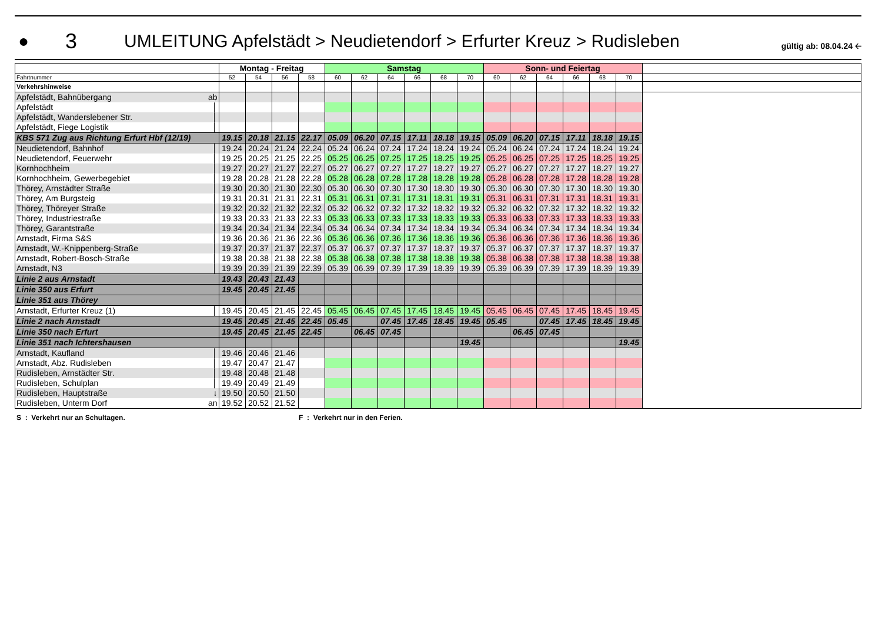●
3
UMLEITUNG Apfelstädt > Neudietendorf > Erfurter Kreuz > Rudisleben
gültig ab: 08.04.24 🡠
| | | Montag - Freitag | | | | Samstag | | | | | | Sonn- und Feiertag | | | | | | |
| --- | --- | --- | --- | --- | --- | --- | --- | --- | --- | --- | --- | --- | --- | --- | --- | --- | --- | --- |
| Fahrtnummer | | 52 | 54 | 56 | 58 | 60 | 62 | 64 | 66 | 68 | 70 | 60 | 62 | 64 | 66 | 68 | 70 | |
| Verkehrshinweise | | | | | | | | | | | | | | | | | | |
| Apfelstädt, Bahnübergang | ab | | | | | | | | | | | | | | | | | |
| Apfelstädt | │ | | | | | | | | | | | | | | | | | |
| Apfelstädt, Wanderslebener Str. | │ | | | | | | | | | | | | | | | | | |
| Apfelstädt, Fiege Logistik | │ | | | | | | | | | | | | | | | | | |
| KBS 571 Zug aus Richtung Erfurt Hbf (12/19) | | 19.15 | 20.18 | 21.15 | 22.17 | 05.09 | 06.20 | 07.15 | 17.11 | 18.18 | 19.15 | 05.09 | 06.20 | 07.15 | 17.11 | 18.18 | 19.15 | |
| Neudietendorf, Bahnhof | │ | 19.24 | 20.24 | 21.24 | 22.24 | 05.24 | 06.24 | 07.24 | 17.24 | 18.24 | 19.24 | 05.24 | 06.24 | 07.24 | 17.24 | 18.24 | 19.24 | |
| Neudietendorf, Feuerwehr | │ | 19.25 | 20.25 | 21.25 | 22.25 | 05.25 | 06.25 | 07.25 | 17.25 | 18.25 | 19.25 | 05.25 | 06.25 | 07.25 | 17.25 | 18.25 | 19.25 | |
| Kornhochheim | │ | 19.27 | 20.27 | 21.27 | 22.27 | 05.27 | 06.27 | 07.27 | 17.27 | 18.27 | 19.27 | 05.27 | 06.27 | 07.27 | 17.27 | 18.27 | 19.27 | |
| Kornhochheim, Gewerbegebiet | │ | 19.28 | 20.28 | 21.28 | 22.28 | 05.28 | 06.28 | 07.28 | 17.28 | 18.28 | 19.28 | 05.28 | 06.28 | 07.28 | 17.28 | 18.28 | 19.28 | |
| Thörey, Arnstädter Straße | │ | 19.30 | 20.30 | 21.30 | 22.30 | 05.30 | 06.30 | 07.30 | 17.30 | 18.30 | 19.30 | 05.30 | 06.30 | 07.30 | 17.30 | 18.30 | 19.30 | |
| Thörey, Am Burgsteig | │ | 19.31 | 20.31 | 21.31 | 22.31 | 05.31 | 06.31 | 07.31 | 17.31 | 18.31 | 19.31 | 05.31 | 06.31 | 07.31 | 17.31 | 18.31 | 19.31 | |
| Thörey, Thöreyer Straße | │ | 19.32 | 20.32 | 21.32 | 22.32 | 05.32 | 06.32 | 07.32 | 17.32 | 18.32 | 19.32 | 05.32 | 06.32 | 07.32 | 17.32 | 18.32 | 19.32 | |
| Thörey, Industriestraße | │ | 19.33 | 20.33 | 21.33 | 22.33 | 05.33 | 06.33 | 07.33 | 17.33 | 18.33 | 19.33 | 05.33 | 06.33 | 07.33 | 17.33 | 18.33 | 19.33 | |
| Thörey, Garantstraße | │ | 19.34 | 20.34 | 21.34 | 22.34 | 05.34 | 06.34 | 07.34 | 17.34 | 18.34 | 19.34 | 05.34 | 06.34 | 07.34 | 17.34 | 18.34 | 19.34 | |
| Arnstadt, Firma S&S | │ | 19.36 | 20.36 | 21.36 | 22.36 | 05.36 | 06.36 | 07.36 | 17.36 | 18.36 | 19.36 | 05.36 | 06.36 | 07.36 | 17.36 | 18.36 | 19.36 | |
| Arnstadt, W.-Knippenberg-Straße | │ | 19.37 | 20.37 | 21.37 | 22.37 | 05.37 | 06.37 | 07.37 | 17.37 | 18.37 | 19.37 | 05.37 | 06.37 | 07.37 | 17.37 | 18.37 | 19.37 | |
| Arnstadt, Robert-Bosch-Straße | │ | 19.38 | 20.38 | 21.38 | 22.38 | 05.38 | 06.38 | 07.38 | 17.38 | 18.38 | 19.38 | 05.38 | 06.38 | 07.38 | 17.38 | 18.38 | 19.38 | |
| Arnstadt, N3 | │ | 19.39 | 20.39 | 21.39 | 22.39 | 05.39 | 06.39 | 07.39 | 17.39 | 18.39 | 19.39 | 05.39 | 06.39 | 07.39 | 17.39 | 18.39 | 19.39 | |
| Linie 2 aus Arnstadt | | 19.43 | 20.43 | 21.43 | | | | | | | | | | | | | | |
| Linie 350 aus Erfurt | | 19.45 | 20.45 | 21.45 | | | | | | | | | | | | | | |
| Linie 351 aus Thörey | | | | | | | | | | | | | | | | | | |
| Arnstadt, Erfurter Kreuz (1) | │ | 19.45 | 20.45 | 21.45 | 22.45 | 05.45 | 06.45 | 07.45 | 17.45 | 18.45 | 19.45 | 05.45 | 06.45 | 07.45 | 17.45 | 18.45 | 19.45 | |
| Linie 2 nach Arnstadt | | 19.45 | 20.45 | 21.45 | 22.45 | 05.45 | | 07.45 | 17.45 | 18.45 | 19.45 | 05.45 | | 07.45 | 17.45 | 18.45 | 19.45 | |
| Linie 350 nach Erfurt | | 19.45 | 20.45 | 21.45 | 22.45 | | 06.45 | 07.45 | | | | | 06.45 | 07.45 | | | | |
| Linie 351 nach Ichtershausen | | | | | | | | | | | 19.45 | | | | | | 19.45 | |
| Arnstadt, Kaufland | │ | 19.46 | 20.46 | 21.46 | | | | | | | | | | | | | | |
| Arnstadt, Abz. Rudisleben | │ | 19.47 | 20.47 | 21.47 | | | | | | | | | | | | | | |
| Rudisleben, Arnstädter Str. | │ | 19.48 | 20.48 | 21.48 | | | | | | | | | | | | | | |
| Rudisleben, Schulplan | │ | 19.49 | 20.49 | 21.49 | | | | | | | | | | | | | | |
| Rudisleben, Hauptstraße | ↓ | 19.50 | 20.50 | 21.50 | | | | | | | | | | | | | | |
| Rudisleben, Unterm Dorf | an | 19.52 | 20.52 | 21.52 | | | | | | | | | | | | | | |
S : Verkehrt nur an Schultagen. F : Verkehrt nur in den Ferien.